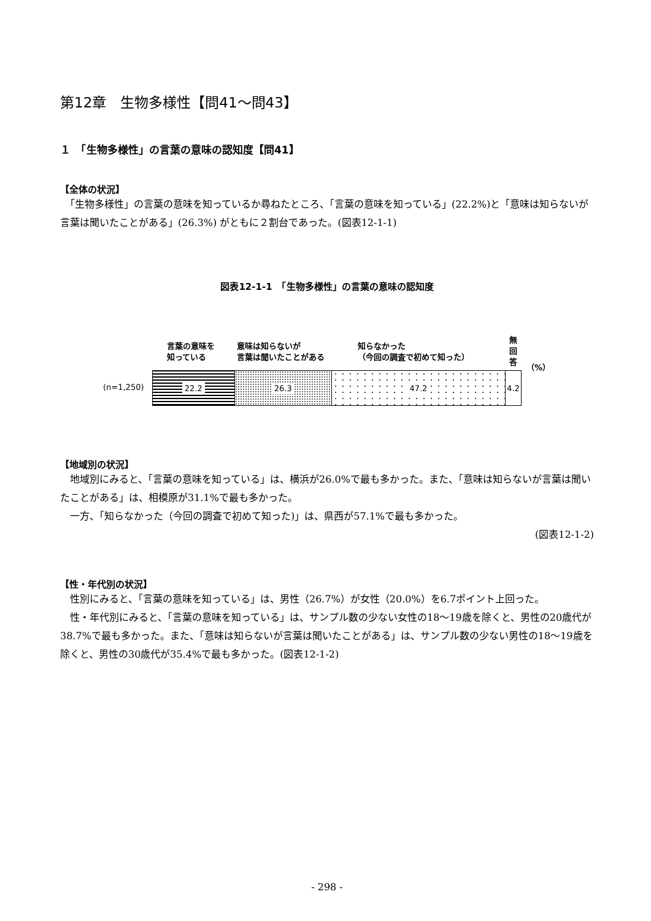第12章　生物多様性【問41～問43】
１　「生物多様性」の言葉の意味の認知度【問41】
【全体の状況】
　「生物多様性」の言葉の意味を知っているか尋ねたところ、「言葉の意味を知っている」(22.2%)と「意味は知らないが言葉は聞いたことがある」(26.3%) がともに２割台であった。(図表12-1-1)
図表12-1-1　「生物多様性」の言葉の意味の認知度
言葉の意味を
知っている
意味は知らないが
言葉は聞いたことがある
知らなかった
（今回の調査で初めて知った）
無 回 答
（%）
(n=1,250)
22.2 26.3 47.2 4.2
【地域別の状況】
　地域別にみると、「言葉の意味を知っている」は、横浜が26.0%で最も多かった。また、「意味は知らないが言葉は聞いたことがある」は、相模原が31.1%で最も多かった。
　一方、「知らなかった（今回の調査で初めて知った)」は、県西が57.1%で最も多かった。
(図表12-1-2)
【性・年代別の状況】
　性別にみると、「言葉の意味を知っている」は、男性（26.7%）が女性（20.0%）を6.7ポイント上回った。
　性・年代別にみると、「言葉の意味を知っている」は、サンプル数の少ない女性の18～19歳を除くと、男性の20歳代が38.7%で最も多かった。また、「意味は知らないが言葉は聞いたことがある」は、サンプル数の少ない男性の18～19歳を除くと、男性の30歳代が35.4%で最も多かった。(図表12-1-2)
- 298 -